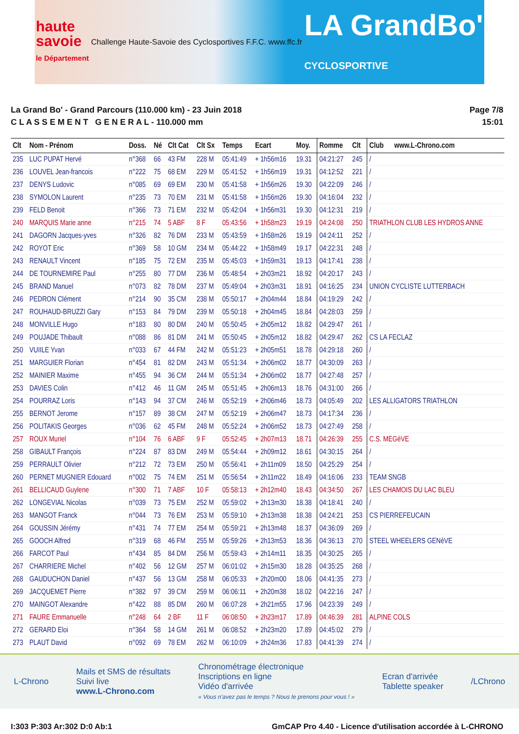haute
savoie
le Département
Challenge Haute-Savoie des Cyclosportives
F.F.C. www.ffc.fr
LA GrandBo'
CYCLOSPORTIVE
La Grand Bo' - Grand Parcours (110.000 km) - 23 Juin 2018
C L A S S E M E N T G E N E R A L - 110.000 mm
Page 7/8
15:01
| Clt | Nom - Prénom | Doss. | Né | Clt Cat | Clt Sx | Temps | Ecart | Moy. | Romme | Clt | Club www.L-Chrono.com |
| --- | --- | --- | --- | --- | --- | --- | --- | --- | --- | --- | --- |
| 235 | LUC PUPAT Hervé | n°368 | 66 | 43 FM | 228 M | 05:41:49 | + 1h56m16 | 19.31 | 04:21:27 | 245 | / |
| 236 | LOUVEL Jean-francois | n°222 | 75 | 68 EM | 229 M | 05:41:52 | + 1h56m19 | 19.31 | 04:12:52 | 221 | / |
| 237 | DENYS Ludovic | n°085 | 69 | 69 EM | 230 M | 05:41:58 | + 1h56m26 | 19.30 | 04:22:09 | 246 | / |
| 238 | SYMOLON Laurent | n°235 | 73 | 70 EM | 231 M | 05:41:58 | + 1h56m26 | 19.30 | 04:16:04 | 232 | / |
| 239 | FELD Benoit | n°366 | 73 | 71 EM | 232 M | 05:42:04 | + 1h56m31 | 19.30 | 04:12:31 | 219 | / |
| 240 | MARQUIS Marie anne | n°215 | 74 | 5 ABF | 8 F | 05:43:56 | + 1h58m23 | 19.19 | 04:24:08 | 250 | TRIATHLON CLUB LES HYDROS ANNE |
| 241 | DAGORN Jacques-yves | n°326 | 82 | 76 DM | 233 M | 05:43:59 | + 1h58m26 | 19.19 | 04:24:11 | 252 | / |
| 242 | ROYOT Eric | n°369 | 58 | 10 GM | 234 M | 05:44:22 | + 1h58m49 | 19.17 | 04:22:31 | 248 | / |
| 243 | RENAULT Vincent | n°185 | 75 | 72 EM | 235 M | 05:45:03 | + 1h59m31 | 19.13 | 04:17:41 | 238 | / |
| 244 | DE TOURNEMIRE Paul | n°255 | 80 | 77 DM | 236 M | 05:48:54 | + 2h03m21 | 18.92 | 04:20:17 | 243 | / |
| 245 | BRAND Manuel | n°073 | 82 | 78 DM | 237 M | 05:49:04 | + 2h03m31 | 18.91 | 04:16:25 | 234 | UNION CYCLISTE LUTTERBACH |
| 246 | PEDRON Clément | n°214 | 90 | 35 CM | 238 M | 05:50:17 | + 2h04m44 | 18.84 | 04:19:29 | 242 | / |
| 247 | ROUHAUD-BRUZZI Gary | n°153 | 84 | 79 DM | 239 M | 05:50:18 | + 2h04m45 | 18.84 | 04:28:03 | 259 | / |
| 248 | MONVILLE Hugo | n°183 | 80 | 80 DM | 240 M | 05:50:45 | + 2h05m12 | 18.82 | 04:29:47 | 261 | / |
| 249 | POUJADE Thibault | n°088 | 86 | 81 DM | 241 M | 05:50:45 | + 2h05m12 | 18.82 | 04:29:47 | 262 | CS LA FECLAZ |
| 250 | VUIILE Yvan | n°033 | 67 | 44 FM | 242 M | 05:51:23 | + 2h05m51 | 18.78 | 04:29:18 | 260 | / |
| 251 | MARGUIER Florian | n°454 | 81 | 82 DM | 243 M | 05:51:34 | + 2h06m02 | 18.77 | 04:30:09 | 263 | / |
| 252 | MAINIER Maxime | n°455 | 94 | 36 CM | 244 M | 05:51:34 | + 2h06m02 | 18.77 | 04:27:48 | 257 | / |
| 253 | DAVIES Colin | n°412 | 46 | 11 GM | 245 M | 05:51:45 | + 2h06m13 | 18.76 | 04:31:00 | 266 | / |
| 254 | POURRAZ Loris | n°143 | 94 | 37 CM | 246 M | 05:52:19 | + 2h06m46 | 18.73 | 04:05:49 | 202 | LES ALLIGATORS TRIATHLON |
| 255 | BERNOT Jerome | n°157 | 89 | 38 CM | 247 M | 05:52:19 | + 2h06m47 | 18.73 | 04:17:34 | 236 | / |
| 256 | POLITAKIS Georges | n°036 | 62 | 45 FM | 248 M | 05:52:24 | + 2h06m52 | 18.73 | 04:27:49 | 258 | / |
| 257 | ROUX Muriel | n°104 | 76 | 6 ABF | 9 F | 05:52:45 | + 2h07m13 | 18.71 | 04:26:39 | 255 | C.S. MEGèVE |
| 258 | GIBAULT François | n°224 | 87 | 83 DM | 249 M | 05:54:44 | + 2h09m12 | 18.61 | 04:30:15 | 264 | / |
| 259 | PERRAULT Olivier | n°212 | 72 | 73 EM | 250 M | 05:56:41 | + 2h11m09 | 18.50 | 04:25:29 | 254 | / |
| 260 | PERNET MUGNIER Edouard | n°002 | 75 | 74 EM | 251 M | 05:56:54 | + 2h11m22 | 18.49 | 04:16:06 | 233 | TEAM SNGB |
| 261 | BELLICAUD Guylene | n°300 | 71 | 7 ABF | 10 F | 05:58:13 | + 2h12m40 | 18.43 | 04:34:50 | 267 | LES CHAMOIS DU LAC BLEU |
| 262 | LONGEVIAL Nicolas | n°039 | 73 | 75 EM | 252 M | 05:59:02 | + 2h13m30 | 18.38 | 04:18:41 | 240 | / |
| 263 | MANGOT Franck | n°044 | 73 | 76 EM | 253 M | 05:59:10 | + 2h13m38 | 18.38 | 04:24:21 | 253 | CS PIERREFEUCAIN |
| 264 | GOUSSIN Jérémy | n°431 | 74 | 77 EM | 254 M | 05:59:21 | + 2h13m48 | 18.37 | 04:36:09 | 269 | / |
| 265 | GOOCH Alfred | n°319 | 68 | 46 FM | 255 M | 05:59:26 | + 2h13m53 | 18.36 | 04:36:13 | 270 | STEEL WHEELERS GENèVE |
| 266 | FARCOT Paul | n°434 | 85 | 84 DM | 256 M | 05:59:43 | + 2h14m11 | 18.35 | 04:30:25 | 265 | / |
| 267 | CHARRIERE Michel | n°402 | 56 | 12 GM | 257 M | 06:01:02 | + 2h15m30 | 18.28 | 04:35:25 | 268 | / |
| 268 | GAUDUCHON Daniel | n°437 | 56 | 13 GM | 258 M | 06:05:33 | + 2h20m00 | 18.06 | 04:41:35 | 273 | / |
| 269 | JACQUEMET Pierre | n°382 | 97 | 39 CM | 259 M | 06:06:11 | + 2h20m38 | 18.02 | 04:22:16 | 247 | / |
| 270 | MAINGOT Alexandre | n°422 | 88 | 85 DM | 260 M | 06:07:28 | + 2h21m55 | 17.96 | 04:23:39 | 249 | / |
| 271 | FAURE Emmanuelle | n°248 | 64 | 2 BF | 11 F | 06:08:50 | + 2h23m17 | 17.89 | 04:46:39 | 281 | ALPINE COLS |
| 272 | GERARD Eloi | n°364 | 58 | 14 GM | 261 M | 06:08:52 | + 2h23m20 | 17.89 | 04:45:02 | 279 | / |
| 273 | PLAUT David | n°092 | 69 | 78 EM | 262 M | 06:10:09 | + 2h24m36 | 17.83 | 04:41:39 | 274 | / |
L-Chrono
Mails et SMS de résultats
Suivi live
www.L-Chrono.com
Chronométrage électronique
Inscriptions en ligne
Vidéo d'arrivée
« Vous n'avez pas le temps ? Nous le prenons pour vous ! »
Ecran d'arrivée
Tablette speaker
/LChrono
I:303 P:303 Ar:302 D:0 Ab:1 GmCAP Pro 4.40 - Licence d'utilisation accordée à L-CHRONO